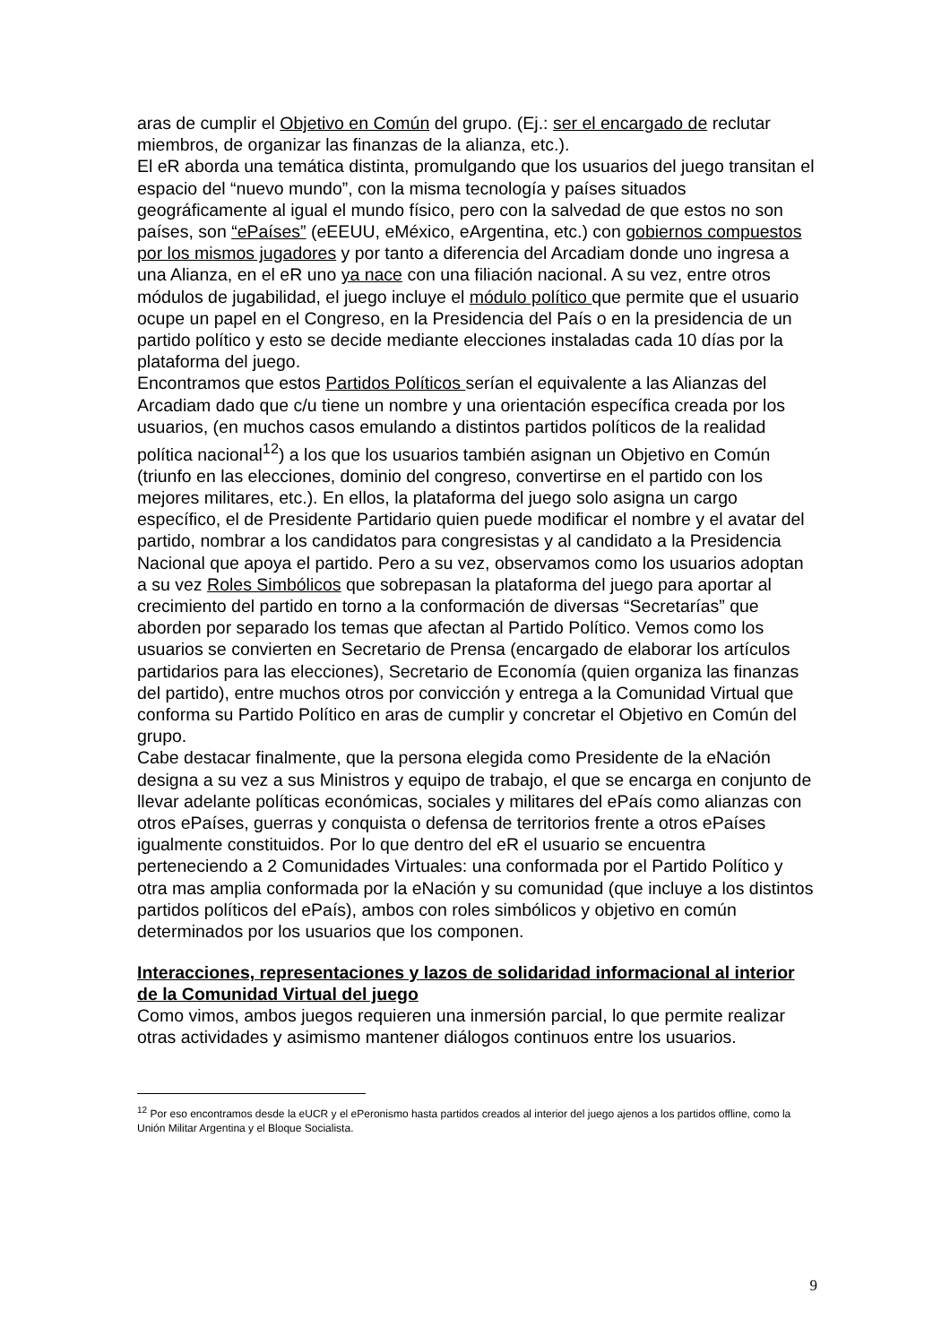aras de cumplir el Objetivo en Común del grupo. (Ej.: ser el encargado de reclutar miembros, de organizar las finanzas de la alianza, etc.).
El eR aborda una temática distinta, promulgando que los usuarios del juego transitan el espacio del “nuevo mundo”, con la misma tecnología y países situados geográficamente al igual el mundo físico, pero con la salvedad de que estos no son países, son “ePaíses” (eEEUU, eMéxico, eArgentina, etc.) con gobiernos compuestos por los mismos jugadores y por tanto a diferencia del Arcadiam donde uno ingresa a una Alianza, en el eR uno ya nace con una filiación nacional. A su vez, entre otros módulos de jugabilidad, el juego incluye el módulo político que permite que el usuario ocupe un papel en el Congreso, en la Presidencia del País o en la presidencia de un partido político y esto se decide mediante elecciones instaladas cada 10 días por la plataforma del juego.
Encontramos que estos Partidos Políticos serían el equivalente a las Alianzas del Arcadiam dado que c/u tiene un nombre y una orientación específica creada por los usuarios, (en muchos casos emulando a distintos partidos políticos de la realidad política nacional<sup>12</sup>) a los que los usuarios también asignan un Objetivo en Común (triunfo en las elecciones, dominio del congreso, convertirse en el partido con los mejores militares, etc.). En ellos, la plataforma del juego solo asigna un cargo específico, el de Presidente Partidario quien puede modificar el nombre y el avatar del partido, nombrar a los candidatos para congresistas y al candidato a la Presidencia Nacional que apoya el partido. Pero a su vez, observamos como los usuarios adoptan a su vez Roles Simbólicos que sobrepasan la plataforma del juego para aportar al crecimiento del partido en torno a la conformación de diversas “Secretarías” que aborden por separado los temas que afectan al Partido Político. Vemos como los usuarios se convierten en Secretario de Prensa (encargado de elaborar los artículos partidarios para las elecciones), Secretario de Economía (quien organiza las finanzas del partido), entre muchos otros por convicción y entrega a la Comunidad Virtual que conforma su Partido Político en aras de cumplir y concretar el Objetivo en Común del grupo.
Cabe destacar finalmente, que la persona elegida como Presidente de la eNación designa a su vez a sus Ministros y equipo de trabajo, el que se encarga en conjunto de llevar adelante políticas económicas, sociales y militares del ePaís como alianzas con otros ePaíses, guerras y conquista o defensa de territorios frente a otros ePaíses igualmente constituidos. Por lo que dentro del eR el usuario se encuentra perteneciendo a 2 Comunidades Virtuales: una conformada por el Partido Político y otra mas amplia conformada por la eNación y su comunidad (que incluye a los distintos partidos políticos del ePaís), ambos con roles simbólicos y objetivo en común determinados por los usuarios que los componen.
Interacciones, representaciones y lazos de solidaridad informacional al interior de la Comunidad Virtual del juego
Como vimos, ambos juegos requieren una inmersión parcial, lo que permite realizar otras actividades y asimismo mantener diálogos continuos entre los usuarios.
<sup>12</sup> Por eso encontramos desde la eUCR y el ePeronismo hasta partidos creados al interior del juego ajenos a los partidos offline, como la Unión Militar Argentina y el Bloque Socialista.
9